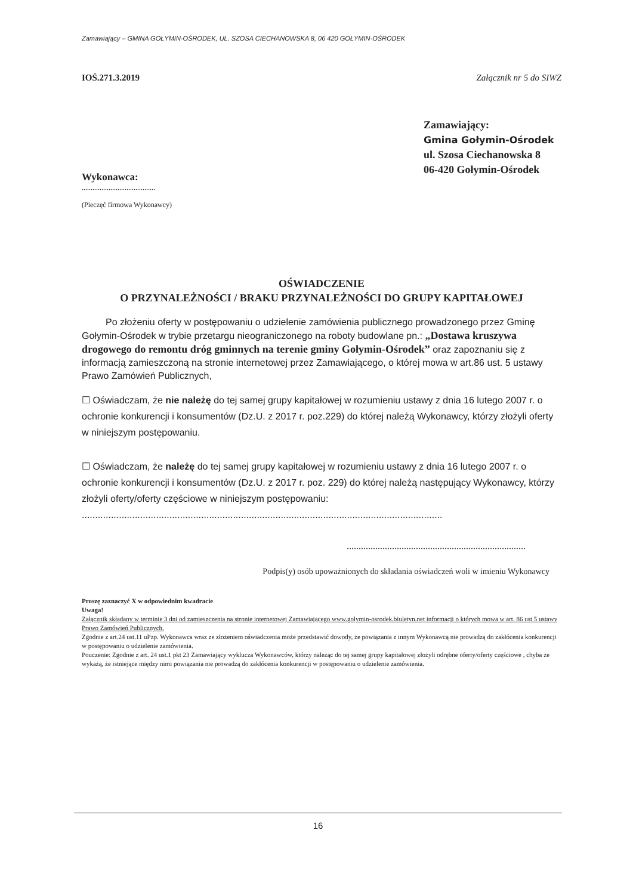Zamawiający – GMINA GOŁYMIN-OŚRODEK, UL. SZOSA CIECHANOWSKA 8, 06 420 GOŁYMIN-OŚRODEK
IOŚ.271.3.2019 Załącznik nr 5 do SIWZ
Zamawiający:
Gmina Gołymin-Ośrodek
ul. Szosa Ciechanowska 8
06-420 Gołymin-Ośrodek
Wykonawca:
.........................................
(Pieczęć firmowa Wykonawcy)
OŚWIADCZENIE
O PRZYNALEŻNOŚCI / BRAKU PRZYNALEŻNOŚCI DO GRUPY KAPITAŁOWEJ
Po złożeniu oferty w postępowaniu o udzielenie zamówienia publicznego prowadzonego przez Gminę Gołymin-Ośrodek w trybie przetargu nieograniczonego na roboty budowlane pn.: „Dostawa kruszywa drogowego do remontu dróg gminnych na terenie gminy Gołymin-Ośrodek” oraz zapoznaniu się z informacją zamieszczoną na stronie internetowej przez Zamawiającego, o której mowa w art.86 ust. 5 ustawy Prawo Zamówień Publicznych,
☐ Oświadczam, że nie należę do tej samej grupy kapitałowej w rozumieniu ustawy z dnia 16 lutego 2007 r. o ochronie konkurencji i konsumentów (Dz.U. z 2017 r. poz.229) do której należą Wykonawcy, którzy złożyli oferty w niniejszym postępowaniu.
☐ Oświadczam, że należę do tej samej grupy kapitałowej w rozumieniu ustawy z dnia 16 lutego 2007 r. o ochronie konkurencji i konsumentów (Dz.U. z 2017 r. poz. 229) do której należą następujący Wykonawcy, którzy złożyli oferty/oferty częściowe w niniejszym postępowaniu:
........................................................................................................................................
...........................................................................
Podpis(y) osób upoważnionych do składania oświadczeń woli w imieniu Wykonawcy
Proszę zaznaczyć X w odpowiednim kwadracie
Uwaga!
Załącznik składany w terminie 3 dni od zamieszczenia na stronie internetowej Zamawiającego www.golymin-osrodek.biuletyn.net informacji o których mowa w art. 86 ust 5 ustawy Prawo Zamówień Publicznych.
Zgodnie z art.24 ust.11 uPzp. Wykonawca wraz ze złożeniem oświadczenia może przedstawić dowody, że powiązania z innym Wykonawcą nie prowadzą do zakłócenia konkurencji w postępowaniu o udzielenie zamówienia.
Pouczenie: Zgodnie z art. 24 ust.1 pkt 23 Zamawiający wyklucza Wykonawców, którzy należąc do tej samej grupy kapitałowej złożyli odrębne oferty/oferty częściowe , chyba że wykażą, że istniejące między nimi powiązania nie prowadzą do zakłócenia konkurencji w postępowaniu o udzielenie zamówienia.
16